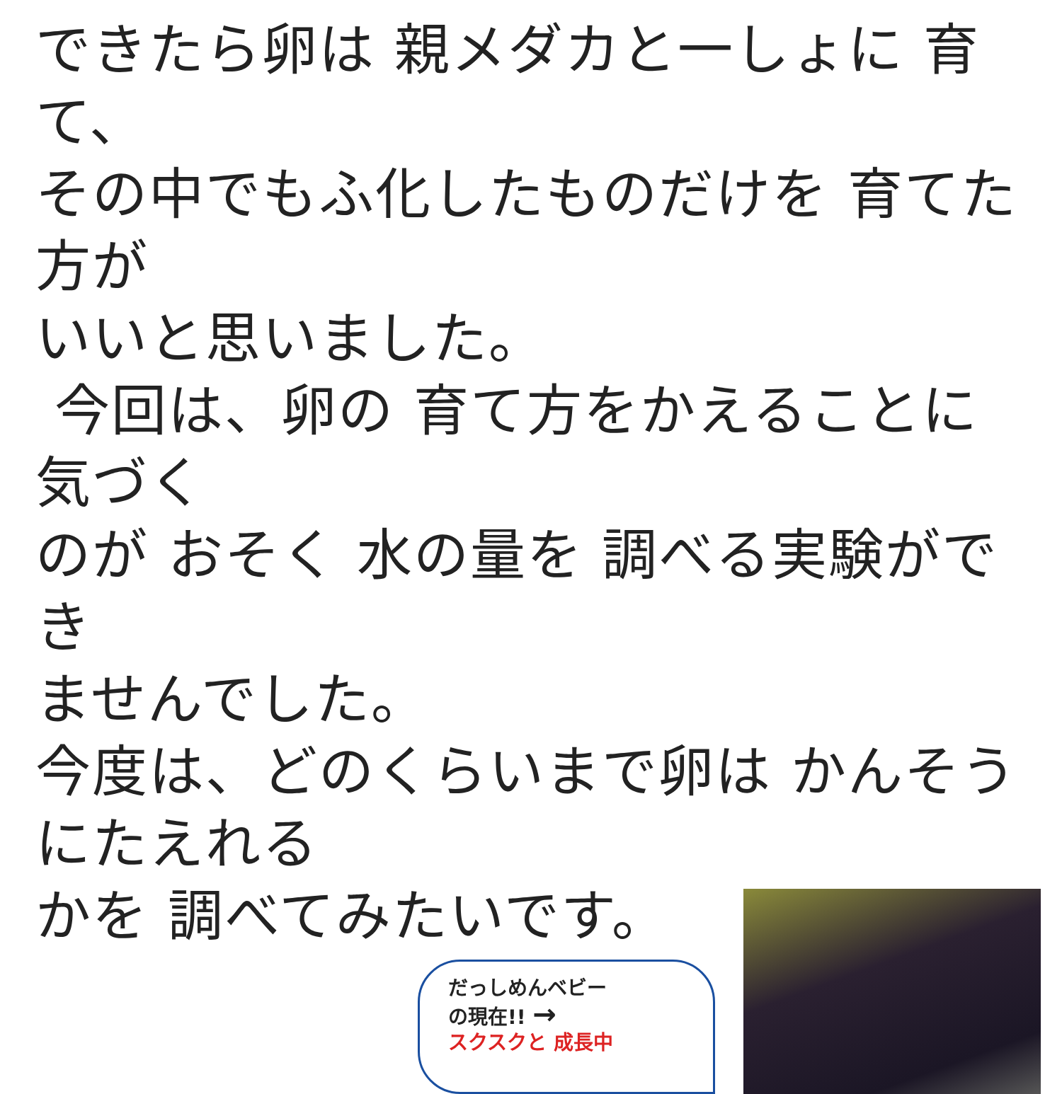できたら卵は 親メダカと一しょに 育て、
その中でもふ化したものだけを 育てた 方が
いいと思いました。
今回は、卵の 育て方をかえることに気づく
のが おそく 水の量を 調べる実験ができ
ませんでした。
今度は、どのくらいまで卵は かんそうにたえれる
かを 調べてみたいです。
だっしめんベビー
の現在!! →
スクスクと 成長中